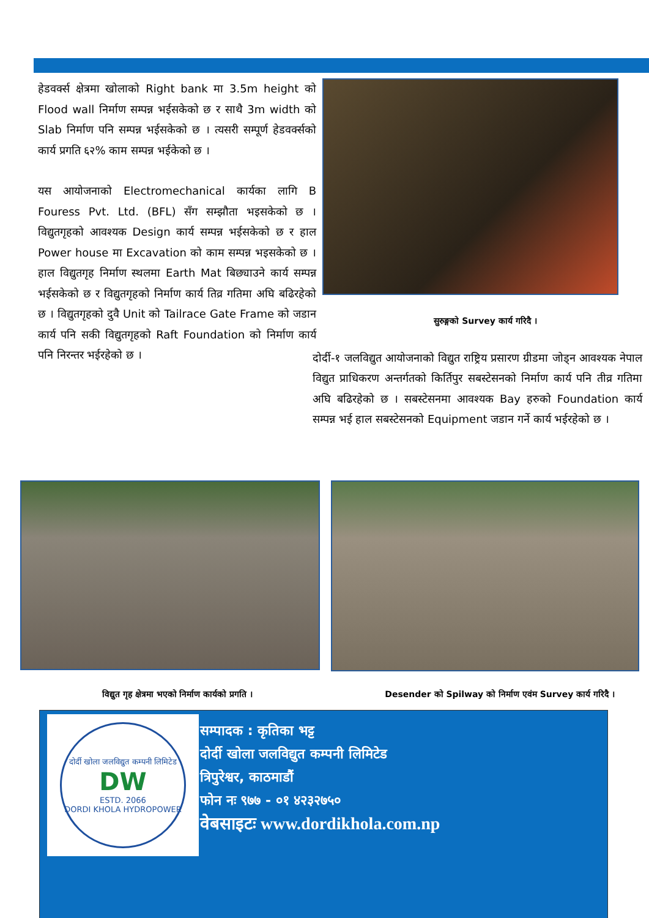हेडवर्क्स क्षेत्रमा खोलाको Right bank मा 3.5m height को Flood wall निर्माण सम्पन्न भईसकेको छ र साथै 3m width को Slab निर्माण पनि सम्पन्न भईसकेको छ । त्यसरी सम्पूर्ण हेडवर्क्सको कार्य प्रगति ६२% काम सम्पन्न भईकेको छ ।
यस आयोजनाको Electromechanical कार्यका लागि B Fouress Pvt. Ltd. (BFL) सँग सम्झौता भइसकेको छ । विद्युतगृहको आवश्यक Design कार्य सम्पन्न भईसकेको छ र हाल Power house मा Excavation को काम सम्पन्न भइसकेको छ । हाल विद्युतगृह निर्माण स्थलमा Earth Mat बिछ्याउने कार्य सम्पन्न भईसकेको छ र विद्युतगृहको निर्माण कार्य तिव्र गतिमा अघि बढिरहेको छ । विद्युतगृहको दुवै Unit को Tailrace Gate Frame को जडान कार्य पनि सकी विद्युतगृहको Raft Foundation को निर्माण कार्य पनि निरन्तर भईरहेको छ ।
सुरुङ्गको Survey कार्य गरिदै ।
दोर्दी-१ जलविद्युत आयोजनाको विद्युत राष्ट्रिय प्रसारण ग्रीडमा जोड्न आवश्यक नेपाल विद्युत प्राधिकरण अन्तर्गतको किर्तिपुर सबस्टेसनको निर्माण कार्य पनि तीव्र गतिमा अघि बढिरहेको छ । सबस्टेसनमा आवश्यक Bay हरुको Foundation कार्य सम्पन्न भई हाल सबस्टेसनको Equipment जडान गर्ने कार्य भईरहेको छ ।
विद्युत गृह क्षेत्रमा भएको निर्माण कार्यको प्रगति । Desender को Spilway को निर्माण एवंम Survey कार्य गरिदै ।
दोर्दी खोला जलविद्युत कम्पनी लिमिटेड
DW
ESTD. 2066
DORDI KHOLA HYDROPOWER
सम्पादक : कृतिका भट्ट
दोर्दी खोला जलविद्युत कम्पनी लिमिटेड
त्रिपुरेश्वर, काठमाडौं
फोन नः ९७७ - ०१ ४२३२७५०
वेबसाइटः www.dordikhola.com.np